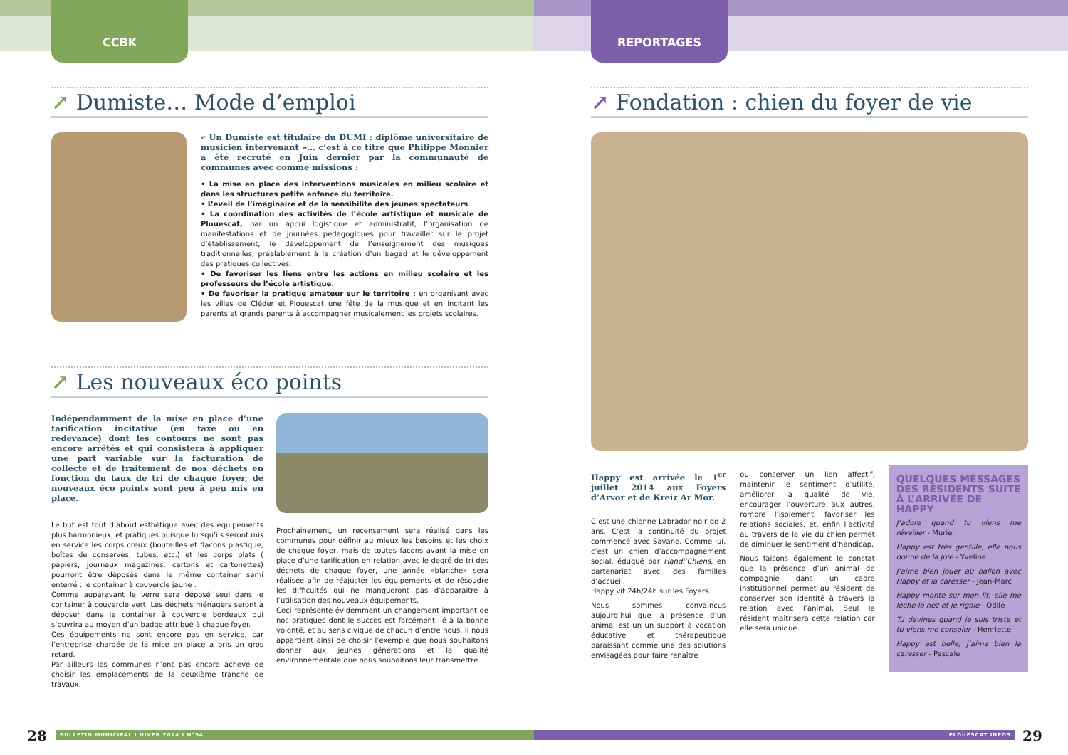CCBK REPORTAGES
↗ Dumiste… Mode d’emploi
« Un Dumiste est titulaire du DUMI : diplôme universitaire de musicien intervenant »… c’est à ce titre que Philippe Monnier a été recruté en Juin dernier par la communauté de communes avec comme missions :
• La mise en place des interventions musicales en milieu scolaire et dans les structures petite enfance du territoire.
• L’éveil de l’imaginaire et de la sensibilité des jeunes spectateurs
• La coordination des activités de l’école artistique et musicale de Plouescat, par un appui logistique et administratif, l’organisation de manifestations et de journées pédagogiques pour travailler sur le projet d’établissement, le développement de l’enseignement des musiques traditionnelles, préalablement à la création d’un bagad et le développement des pratiques collectives.
• De favoriser les liens entre les actions en milieu scolaire et les professeurs de l’école artistique.
• De favoriser la pratique amateur sur le territoire : en organisant avec les villes de Cléder et Plouescat une fête de la musique et en incitant les parents et grands parents à accompagner musicalement les projets scolaires.
↗ Les nouveaux éco points
Indépendamment de la mise en place d’une tarification incitative (en taxe ou en redevance) dont les contours ne sont pas encore arrêtés et qui consistera à appliquer une part variable sur la facturation de collecte et de traitement de nos déchets en fonction du taux de tri de chaque foyer, de nouveaux éco points sont peu à peu mis en place.
Le but est tout d’abord esthétique avec des équipements plus harmonieux, et pratiques puisque lorsqu’ils seront mis en service les corps creux (bouteilles et flacons plastique, boîtes de conserves, tubes, etc.) et les corps plats ( papiers, journaux magazines, cartons et cartonettes) pourront être déposés dans le même container semi enterré : le container à couvercle jaune .
Comme auparavant le verre sera déposé seul dans le container à couvercle vert. Les déchets ménagers seront à déposer dans le container à couvercle bordeaux qui s’ouvrira au moyen d’un badge attribué à chaque foyer.
Ces équipements ne sont encore pas en service, car l’entreprise chargée de la mise en place a pris un gros retard.
Par ailleurs les communes n’ont pas encore achevé de choisir les emplacements de la deuxième tranche de travaux.
Prochainement, un recensement sera réalisé dans les communes pour définir au mieux les besoins et les choix de chaque foyer, mais de toutes façons avant la mise en place d’une tarification en relation avec le degré de tri des déchets de chaque foyer, une année «blanche» sera réalisée afin de réajuster les équipements et de résoudre les difficultés qui ne manqueront pas d’apparaitre à l’utilisation des nouveaux équipements.
Ceci représente évidemment un changement important de nos pratiques dont le succès est forcément lié à la bonne volonté, et au sens civique de chacun d’entre nous. Il nous appartient ainsi de choisir l’exemple que nous souhaitons donner aux jeunes générations et la qualité environnementale que nous souhaitons leur transmettre.
↗ Fondation : chien du foyer de vie
Happy est arrivée le 1<sup>er</sup> juillet 2014 aux Foyers d’Arvor et de Kreiz Ar Mor.
C’est une chienne Labrador noir de 2 ans. C’est la continuité du projet commencé avec Savane. Comme lui, c’est un chien d’accompagnement social, éduqué par Handi’Chiens, en partenariat avec des familles d’accueil.
Happy vit 24h/24h sur les Foyers.
Nous sommes convaincus aujourd’hui que la présence d’un animal est un un support à vocation éducative et thérapeutique paraissant comme une des solutions envisagées pour faire renaître
ou conserver un lien affectif, maintenir le sentiment d’utilité, améliorer la qualité de vie, encourager l’ouverture aux autres, rompre l’isolement, favoriser les relations sociales, et, enfin l’activité au travers de la vie du chien permet de diminuer le sentiment d’handicap.
Nous faisons également le constat que la présence d’un animal de compagnie dans un cadre institutionnel permet au résident de conserver son identité à travers la relation avec l’animal. Seul le résident maîtrisera cette relation car elle sera unique.
QUELQUES MESSAGES DES RÉSIDENTS SUITE À L’ARRIVÉE DE HAPPY
J’adore quand tu viens me réveiller - Muriel
Happy est très gentille, elle nous donne de la joie - Yveline
J’aime bien jouer au ballon avec Happy et la caresser - Jean-Marc
Happy monte sur mon lit, elle me lèche le nez et je rigole - Odile
Tu devines quand je suis triste et tu viens me consoler - Henriette
Happy est belle, j’aime bien la caresser - Pascale
28 BULLETIN MUNICIPAL I HIVER 2014 I N°54 PLOUESCAT INFOS 29